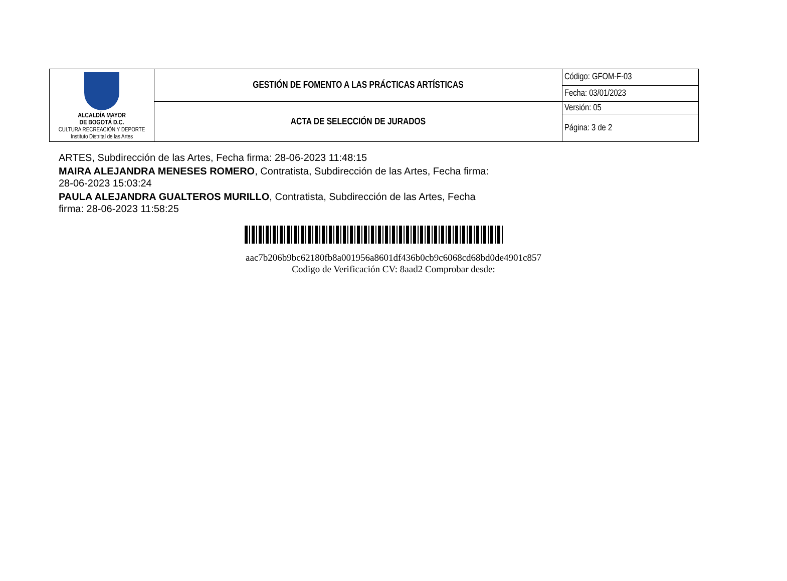| ALCALDÍA MAYOR DE BOGOTÁ D.C. CULTURA RECREACIÓN Y DEPORTE Instituto Distrital de las Artes | GESTIÓN DE FOMENTO A LAS PRÁCTICAS ARTÍSTICAS | Código: GFOM-F-03 |
| | | Fecha: 03/01/2023 |
| | ACTA DE SELECCIÓN DE JURADOS | Versión: 05 |
| | | Página: 3 de 2 |
ARTES, Subdirección de las Artes, Fecha firma: 28-06-2023 11:48:15
MAIRA ALEJANDRA MENESES ROMERO, Contratista, Subdirección de las Artes, Fecha firma: 28-06-2023 15:03:24
PAULA ALEJANDRA GUALTEROS MURILLO, Contratista, Subdirección de las Artes, Fecha firma: 28-06-2023 11:58:25
aac7b206b9bc62180fb8a001956a8601df436b0cb9c6068cd68bd0de4901c857
Codigo de Verificación CV: 8aad2 Comprobar desde: